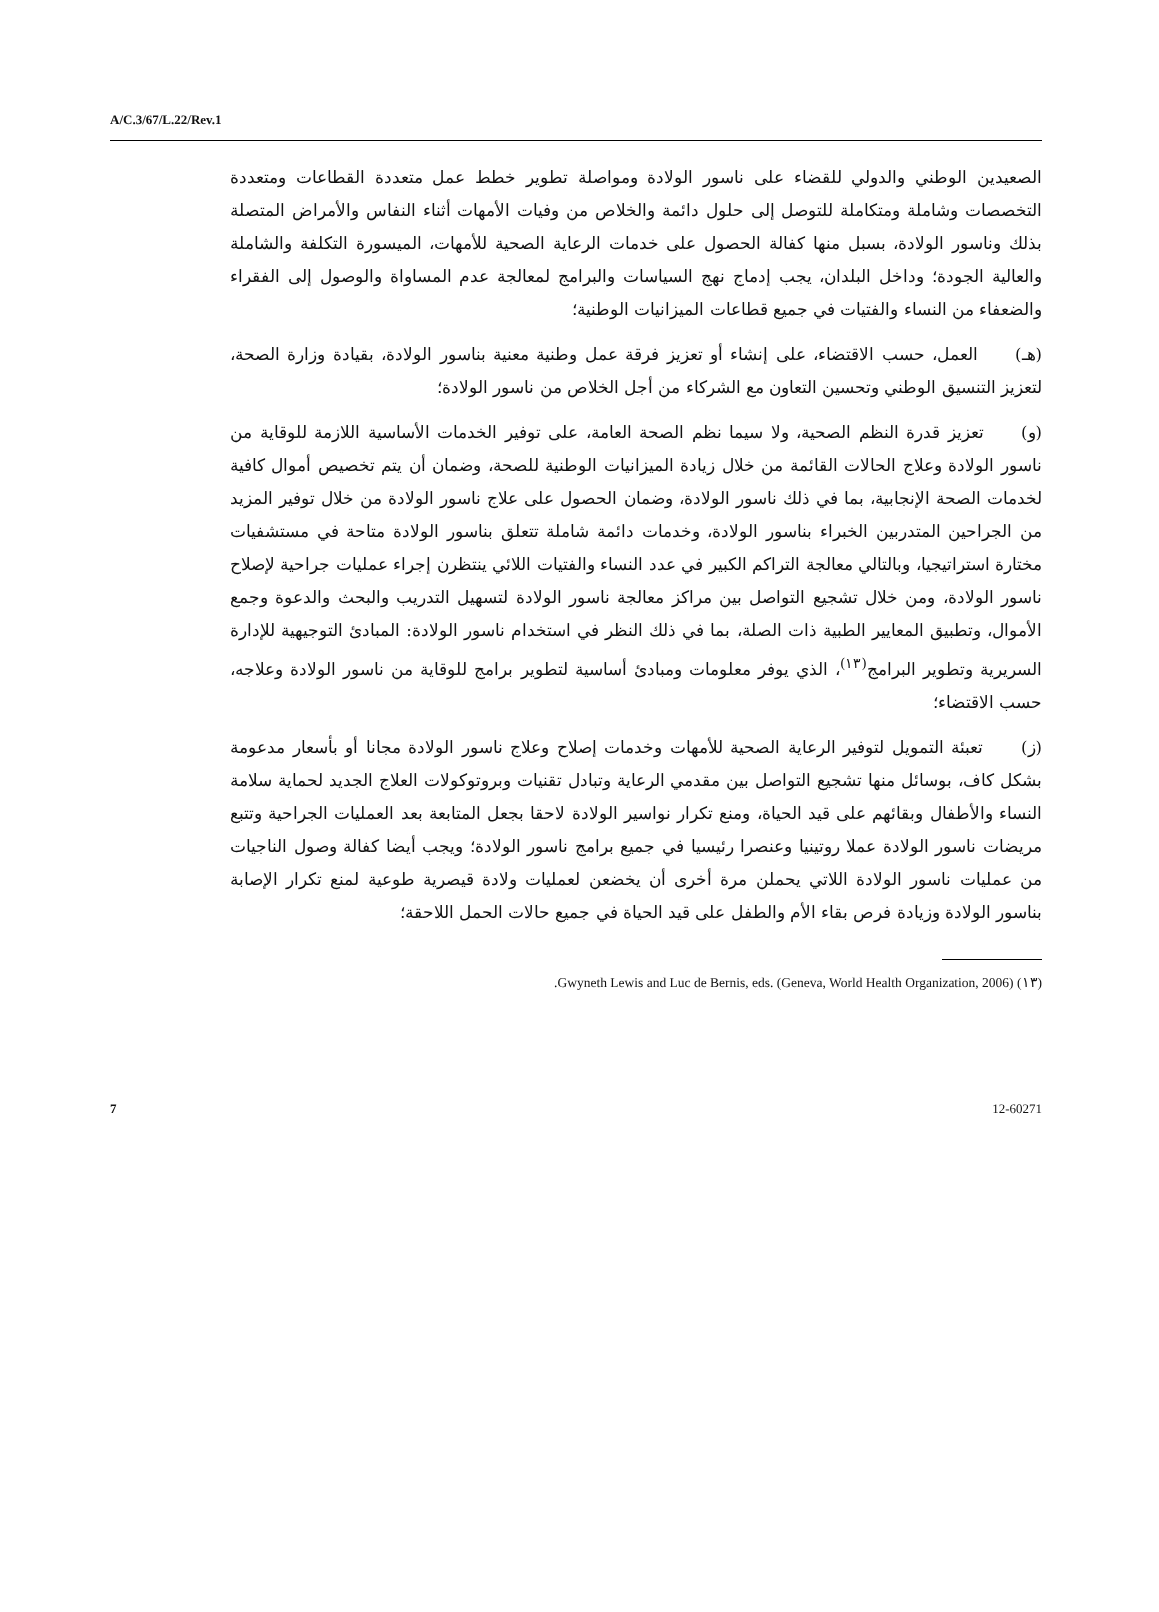A/C.3/67/L.22/Rev.1
الصعيدين الوطني والدولي للقضاء على ناسور الولادة ومواصلة تطوير خطط عمل متعددة القطاعات ومتعددة التخصصات وشاملة ومتكاملة للتوصل إلى حلول دائمة والخلاص من وفيات الأمهات أثناء النفاس والأمراض المتصلة بذلك وناسور الولادة، بسبل منها كفالة الحصول على خدمات الرعاية الصحية للأمهات، الميسورة التكلفة والشاملة والعالية الجودة؛ وداخل البلدان، يجب إدماج نهج السياسات والبرامج لمعالجة عدم المساواة والوصول إلى الفقراء والضعفاء من النساء والفتيات في جميع قطاعات الميزانيات الوطنية؛
(هـ) العمل، حسب الاقتضاء، على إنشاء أو تعزيز فرقة عمل وطنية معنية بناسور الولادة، بقيادة وزارة الصحة، لتعزيز التنسيق الوطني وتحسين التعاون مع الشركاء من أجل الخلاص من ناسور الولادة؛
(و) تعزيز قدرة النظم الصحية، ولا سيما نظم الصحة العامة، على توفير الخدمات الأساسية اللازمة للوقاية من ناسور الولادة وعلاج الحالات القائمة من خلال زيادة الميزانيات الوطنية للصحة، وضمان أن يتم تخصيص أموال كافية لخدمات الصحة الإنجابية، بما في ذلك ناسور الولادة، وضمان الحصول على علاج ناسور الولادة من خلال توفير المزيد من الجراحين المتدربين الخبراء بناسور الولادة، وخدمات دائمة شاملة تتعلق بناسور الولادة متاحة في مستشفيات مختارة استراتيجيا، وبالتالي معالجة التراكم الكبير في عدد النساء والفتيات اللائي ينتظرن إجراء عمليات جراحية لإصلاح ناسور الولادة، ومن خلال تشجيع التواصل بين مراكز معالجة ناسور الولادة لتسهيل التدريب والبحث والدعوة وجمع الأموال، وتطبيق المعايير الطبية ذات الصلة، بما في ذلك النظر في استخدام ناسور الولادة: المبادئ التوجيهية للإدارة السريرية وتطوير البرامج<sup>(١٣)</sup>، الذي يوفر معلومات ومبادئ أساسية لتطوير برامج للوقاية من ناسور الولادة وعلاجه، حسب الاقتضاء؛
(ز) تعبئة التمويل لتوفير الرعاية الصحية للأمهات وخدمات إصلاح وعلاج ناسور الولادة مجانا أو بأسعار مدعومة بشكل كاف، بوسائل منها تشجيع التواصل بين مقدمي الرعاية وتبادل تقنيات وبروتوكولات العلاج الجديد لحماية سلامة النساء والأطفال وبقائهم على قيد الحياة، ومنع تكرار نواسير الولادة لاحقا بجعل المتابعة بعد العمليات الجراحية وتتبع مريضات ناسور الولادة عملا روتينيا وعنصرا رئيسيا في جميع برامج ناسور الولادة؛ ويجب أيضا كفالة وصول الناجيات من عمليات ناسور الولادة اللاتي يحملن مرة أخرى أن يخضعن لعمليات ولادة قيصرية طوعية لمنع تكرار الإصابة بناسور الولادة وزيادة فرص بقاء الأم والطفل على قيد الحياة في جميع حالات الحمل اللاحقة؛
(١٣) Gwyneth Lewis and Luc de Bernis, eds. (Geneva, World Health Organization, 2006).
7 12-60271